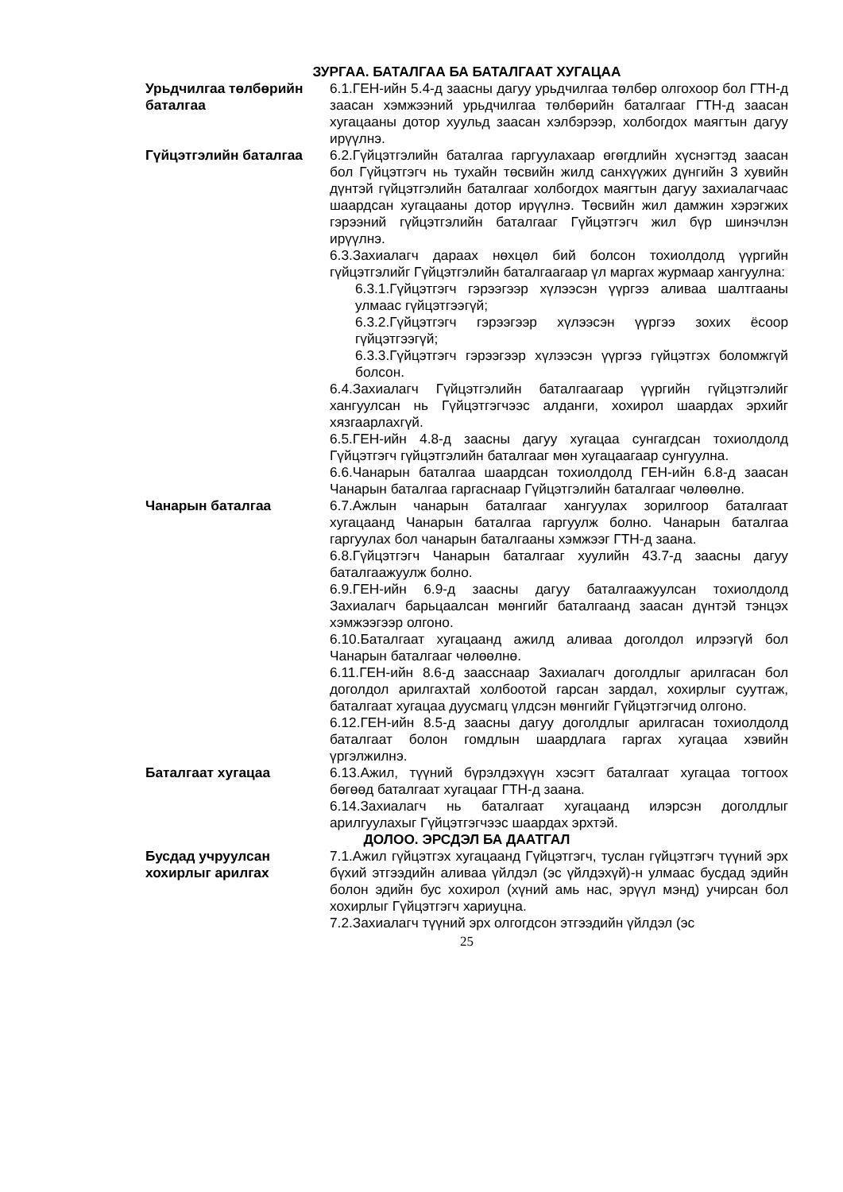ЗУРГАА. БАТАЛГАА БА БАТАЛГААТ ХУГАЦАА
Урьдчилгаа төлбөрийн баталгаа
6.1.ГЕН-ийн 5.4-д заасны дагуу урьдчилгаа төлбөр олгохоор бол ГТН-д заасан хэмжээний урьдчилгаа төлбөрийн баталгааг ГТН-д заасан хугацааны дотор хуульд заасан хэлбэрээр, холбогдох маягтын дагуу ирүүлнэ.
Гүйцэтгэлийн баталгаа 6.2.Гүйцэтгэлийн баталгаа гаргуулахаар өгөгдлийн хүснэгтэд заасан бол Гүйцэтгэгч нь тухайн төсвийн жилд санхүүжих дүнгийн 3 хувийн дүнтэй гүйцэтгэлийн баталгааг холбогдох маягтын дагуу захиалагчаас шаардсан хугацааны дотор ирүүлнэ. Төсвийн жил дамжин хэрэгжих гэрээний гүйцэтгэлийн баталгааг Гүйцэтгэгч жил бүр шинэчлэн ирүүлнэ.
6.3.Захиалагч дараах нөхцөл бий болсон тохиолдолд үүргийн гүйцэтгэлийг Гүйцэтгэлийн баталгаагаар үл маргах журмаар хангуулна:
6.3.1.Гүйцэтгэгч гэрээгээр хүлээсэн үүргээ аливаа шалтгааны улмаас гүйцэтгээгүй;
6.3.2.Гүйцэтгэгч гэрээгээр хүлээсэн үүргээ зохих ёсоор гүйцэтгээгүй;
6.3.3.Гүйцэтгэгч гэрээгээр хүлээсэн үүргээ гүйцэтгэх боломжгүй болсон.
6.4.Захиалагч Гүйцэтгэлийн баталгаагаар үүргийн гүйцэтгэлийг хангуулсан нь Гүйцэтгэгчээс алданги, хохирол шаардах эрхийг хязгаарлахгүй.
6.5.ГЕН-ийн 4.8-д заасны дагуу хугацаа сунгагдсан тохиолдолд Гүйцэтгэгч гүйцэтгэлийн баталгааг мөн хугацаагаар сунгуулна.
6.6.Чанарын баталгаа шаардсан тохиолдолд ГЕН-ийн 6.8-д заасан Чанарын баталгаа гаргаснаар Гүйцэтгэлийн баталгааг чөлөөлнө.
Чанарын баталгаа 6.7.Ажлын чанарын баталгааг хангуулах зорилгоор баталгаат хугацаанд Чанарын баталгаа гаргуулж болно. Чанарын баталгаа гаргуулах бол чанарын баталгааны хэмжээг ГТН-д заана.
6.8.Гүйцэтгэгч Чанарын баталгааг хуулийн 43.7-д заасны дагуу баталгаажуулж болно.
6.9.ГЕН-ийн 6.9-д заасны дагуу баталгаажуулсан тохиолдолд Захиалагч барьцаалсан мөнгийг баталгаанд заасан дүнтэй тэнцэх хэмжээгээр олгоно.
6.10.Баталгаат хугацаанд ажилд аливаа доголдол илрээгүй бол Чанарын баталгааг чөлөөлнө.
6.11.ГЕН-ийн 8.6-д заасснаар Захиалагч доголдлыг арилгасан бол доголдол арилгахтай холбоотой гарсан зардал, хохирлыг суутгаж, баталгаат хугацаа дуусмагц үлдсэн мөнгийг Гүйцэтгэгчид олгоно.
6.12.ГЕН-ийн 8.5-д заасны дагуу доголдлыг арилгасан тохиолдолд баталгаат болон гомдлын шаардлага гаргах хугацаа хэвийн үргэлжилнэ.
Баталгаат хугацаа 6.13.Ажил, түүний бүрэлдэхүүн хэсэгт баталгаат хугацаа тогтоох бөгөөд баталгаат хугацааг ГТН-д заана.
6.14.Захиалагч нь баталгаат хугацаанд илэрсэн доголдлыг арилгуулахыг Гүйцэтгэгчээс шаардах эрхтэй.
ДОЛОО. ЭРСДЭЛ БА ДААТГАЛ
Бусдад учруулсан хохирлыг арилгах
7.1.Ажил гүйцэтгэх хугацаанд Гүйцэтгэгч, туслан гүйцэтгэгч түүний эрх бүхий этгээдийн аливаа үйлдэл (эс үйлдэхүй)-н улмаас бусдад эдийн болон эдийн бус хохирол (хүний амь нас, эрүүл мэнд) учирсан бол хохирлыг Гүйцэтгэгч хариуцна.
7.2.Захиалагч түүний эрх олгогдсон этгээдийн үйлдэл (эс
25